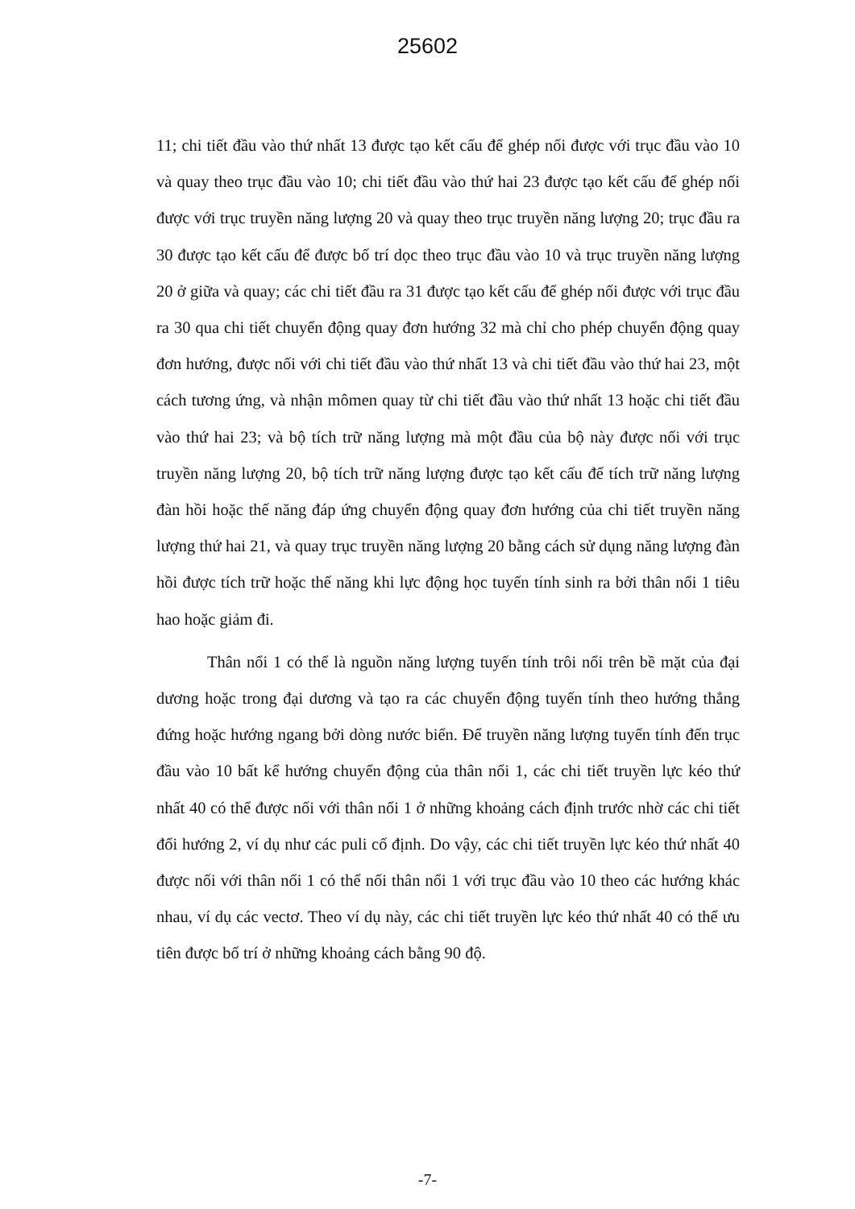25602
11; chi tiết đầu vào thứ nhất 13 được tạo kết cấu để ghép nối được với trục đầu vào 10 và quay theo trục đầu vào 10; chi tiết đầu vào thứ hai 23 được tạo kết cấu để ghép nối được với trục truyền năng lượng 20 và quay theo trục truyền năng lượng 20; trục đầu ra 30 được tạo kết cấu để được bố trí dọc theo trục đầu vào 10 và trục truyền năng lượng 20 ở giữa và quay; các chi tiết đầu ra 31 được tạo kết cấu để ghép nối được với trục đầu ra 30 qua chi tiết chuyển động quay đơn hướng 32 mà chỉ cho phép chuyển động quay đơn hướng, được nối với chi tiết đầu vào thứ nhất 13 và chi tiết đầu vào thứ hai 23, một cách tương ứng, và nhận mômen quay từ chi tiết đầu vào thứ nhất 13 hoặc chi tiết đầu vào thứ hai 23; và bộ tích trữ năng lượng mà một đầu của bộ này được nối với trục truyền năng lượng 20, bộ tích trữ năng lượng được tạo kết cấu để tích trữ năng lượng đàn hồi hoặc thế năng đáp ứng chuyển động quay đơn hướng của chi tiết truyền năng lượng thứ hai 21, và quay trục truyền năng lượng 20 bằng cách sử dụng năng lượng đàn hồi được tích trữ hoặc thế năng khi lực động học tuyến tính sinh ra bởi thân nổi 1 tiêu hao hoặc giảm đi.
Thân nổi 1 có thể là nguồn năng lượng tuyến tính trôi nổi trên bề mặt của đại dương hoặc trong đại dương và tạo ra các chuyển động tuyến tính theo hướng thẳng đứng hoặc hướng ngang bởi dòng nước biển. Để truyền năng lượng tuyến tính đến trục đầu vào 10 bất kể hướng chuyển động của thân nổi 1, các chi tiết truyền lực kéo thứ nhất 40 có thể được nối với thân nổi 1 ở những khoảng cách định trước nhờ các chi tiết đổi hướng 2, ví dụ như các puli cố định. Do vậy, các chi tiết truyền lực kéo thứ nhất 40 được nối với thân nổi 1 có thể nối thân nổi 1 với trục đầu vào 10 theo các hướng khác nhau, ví dụ các vectơ. Theo ví dụ này, các chi tiết truyền lực kéo thứ nhất 40 có thể ưu tiên được bố trí ở những khoảng cách bằng 90 độ.
-7-